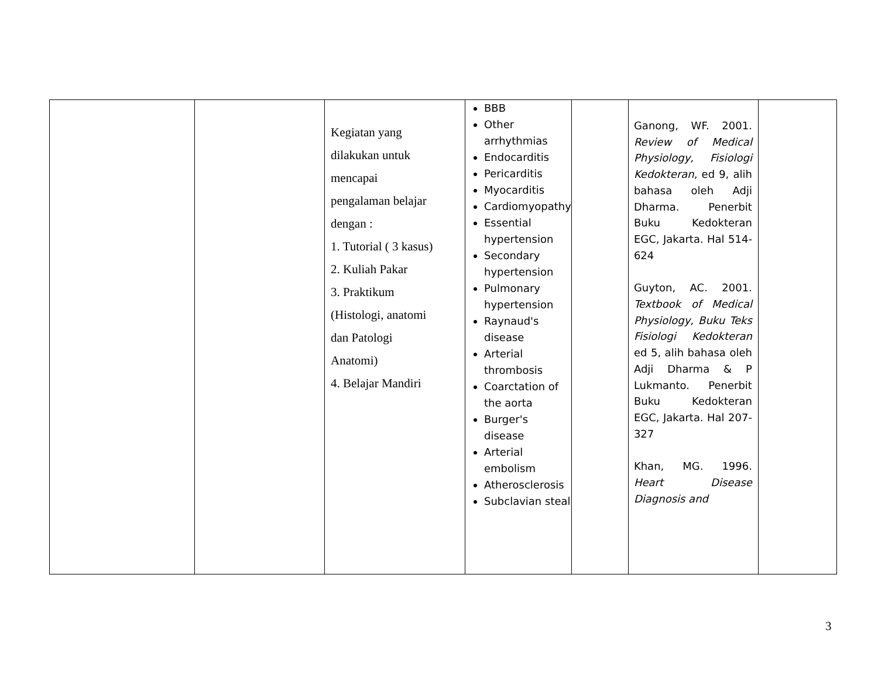| | | Kegiatan yang dilakukan untuk mencapai pengalaman belajar dengan : 1. Tutorial ( 3 kasus) 2. Kuliah Pakar 3. Praktikum (Histologi, anatomi dan Patologi Anatomi) 4. Belajar Mandiri | BBB Other arrhythmias Endocarditis Pericarditis Myocarditis Cardiomyopathy Essential hypertension Secondary hypertension Pulmonary hypertension Raynaud's disease Arterial thrombosis Coarctation of the aorta Burger's disease Arterial embolism Atherosclerosis Subclavian steal | | Ganong, WF. 2001. Review of Medical Physiology, Fisiologi Kedokteran , ed 9, alih bahasa oleh Adji Dharma. Penerbit Buku Kedokteran EGC, Jakarta. Hal 514-624 Guyton, AC. 2001. Textbook of Medical Physiology, Buku Teks Fisiologi Kedokteran ed 5, alih bahasa oleh Adji Dharma & P Lukmanto. Penerbit Buku Kedokteran EGC, Jakarta. Hal 207-327 Khan, MG. 1996. Heart Disease Diagnosis and | |
3